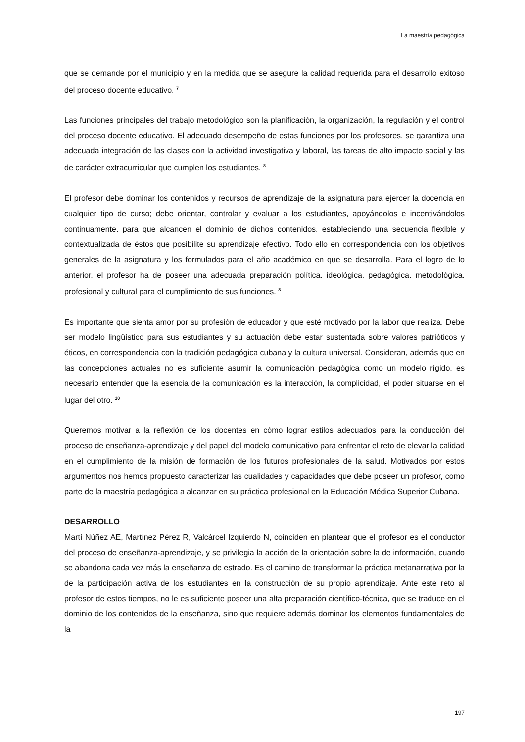La maestría pedagógica
que se demande por el municipio y en la medida que se asegure la calidad requerida para el desarrollo exitoso del proceso docente educativo. <sup>7</sup>
Las funciones principales del trabajo metodológico son la planificación, la organización, la regulación y el control del proceso docente educativo. El adecuado desempeño de estas funciones por los profesores, se garantiza una adecuada integración de las clases con la actividad investigativa y laboral, las tareas de alto impacto social y las de carácter extracurricular que cumplen los estudiantes. <sup>8</sup>
El profesor debe dominar los contenidos y recursos de aprendizaje de la asignatura para ejercer la docencia en cualquier tipo de curso; debe orientar, controlar y evaluar a los estudiantes, apoyándolos e incentivándolos continuamente, para que alcancen el dominio de dichos contenidos, estableciendo una secuencia flexible y contextualizada de éstos que posibilite su aprendizaje efectivo. Todo ello en correspondencia con los objetivos generales de la asignatura y los formulados para el año académico en que se desarrolla. Para el logro de lo anterior, el profesor ha de poseer una adecuada preparación política, ideológica, pedagógica, metodológica, profesional y cultural para el cumplimiento de sus funciones. <sup>8</sup>
Es importante que sienta amor por su profesión de educador y que esté motivado por la labor que realiza. Debe ser modelo lingüístico para sus estudiantes y su actuación debe estar sustentada sobre valores patrióticos y éticos, en correspondencia con la tradición pedagógica cubana y la cultura universal. Consideran, además que en las concepciones actuales no es suficiente asumir la comunicación pedagógica como un modelo rígido, es necesario entender que la esencia de la comunicación es la interacción, la complicidad, el poder situarse en el lugar del otro. <sup>10</sup>
Queremos motivar a la reflexión de los docentes en cómo lograr estilos adecuados para la conducción del proceso de enseñanza-aprendizaje y del papel del modelo comunicativo para enfrentar el reto de elevar la calidad en el cumplimiento de la misión de formación de los futuros profesionales de la salud. Motivados por estos argumentos nos hemos propuesto caracterizar las cualidades y capacidades que debe poseer un profesor, como parte de la maestría pedagógica a alcanzar en su práctica profesional en la Educación Médica Superior Cubana.
DESARROLLO
Martí Núñez AE, Martínez Pérez R, Valcárcel Izquierdo N, coinciden en plantear que el profesor es el conductor del proceso de enseñanza-aprendizaje, y se privilegia la acción de la orientación sobre la de información, cuando se abandona cada vez más la enseñanza de estrado. Es el camino de transformar la práctica metanarrativa por la de la participación activa de los estudiantes en la construcción de su propio aprendizaje. Ante este reto al profesor de estos tiempos, no le es suficiente poseer una alta preparación científico-técnica, que se traduce en el dominio de los contenidos de la enseñanza, sino que requiere además dominar los elementos fundamentales de la
197